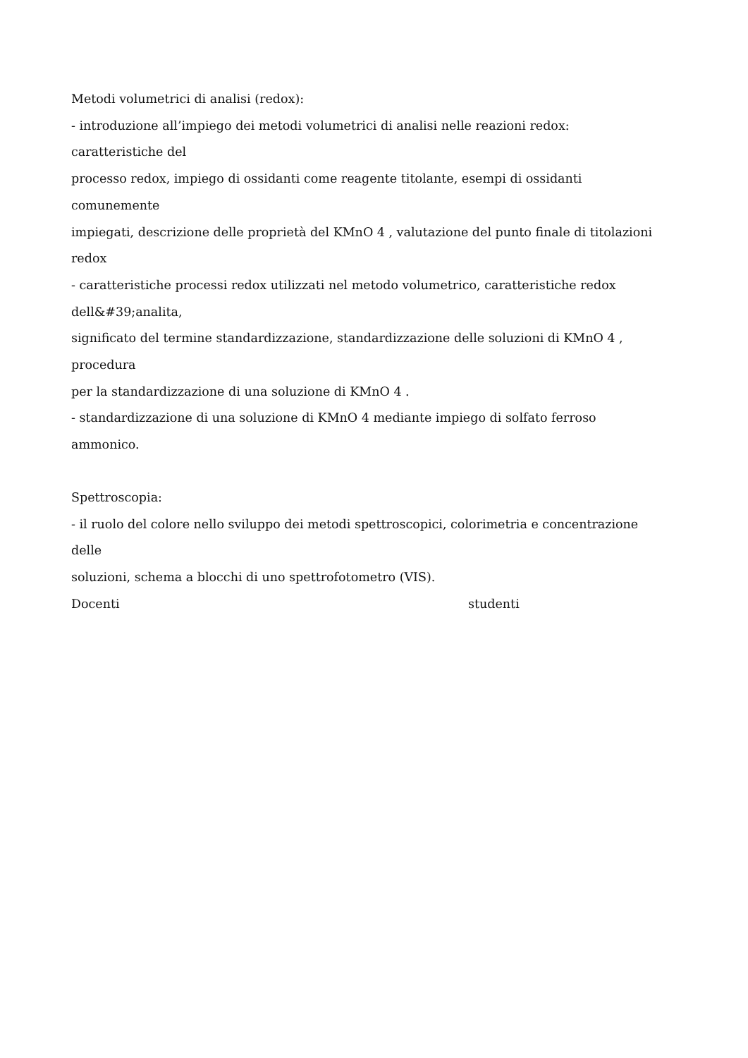Metodi volumetrici di analisi (redox):
- introduzione all’impiego dei metodi volumetrici di analisi nelle reazioni redox:
caratteristiche del
processo redox, impiego di ossidanti come reagente titolante, esempi di ossidanti
comunemente
impiegati, descrizione delle proprietà del KMnO 4 , valutazione del punto finale di titolazioni
redox
- caratteristiche processi redox utilizzati nel metodo volumetrico, caratteristiche redox
dell&#39;analita,
significato del termine standardizzazione, standardizzazione delle soluzioni di KMnO 4 ,
procedura
per la standardizzazione di una soluzione di KMnO 4 .
- standardizzazione di una soluzione di KMnO 4 mediante impiego di solfato ferroso
ammonico.
Spettroscopia:
- il ruolo del colore nello sviluppo dei metodi spettroscopici, colorimetria e concentrazione
delle
soluzioni, schema a blocchi di uno spettrofotometro (VIS).
Docenti studenti